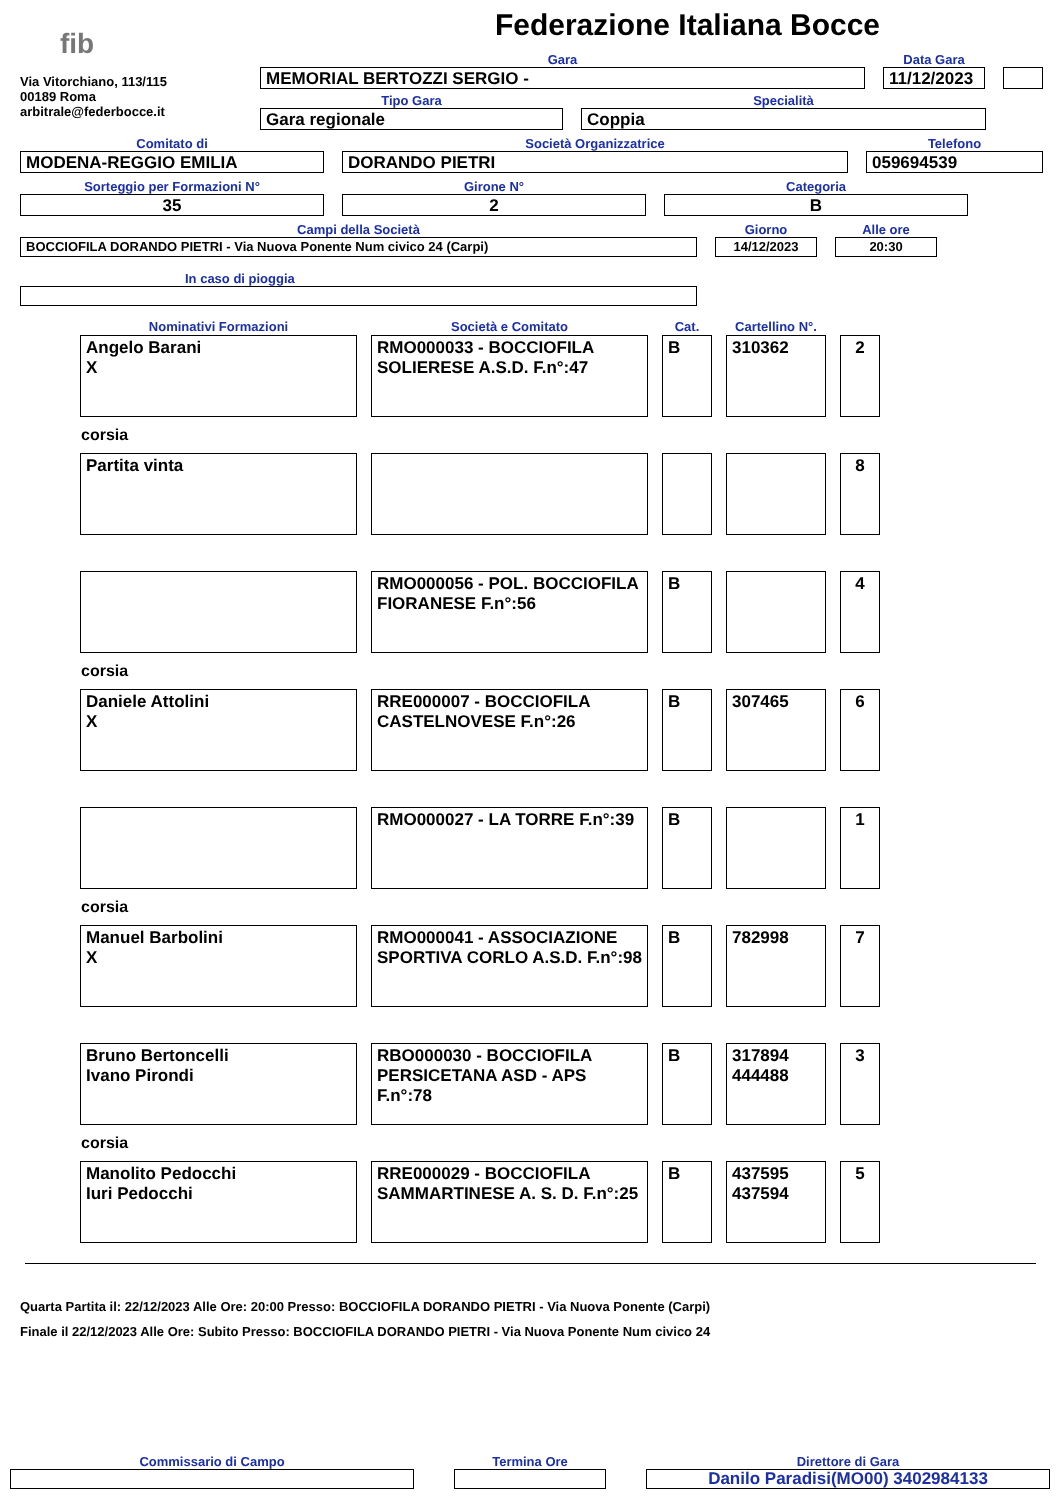fib
Via Vitorchiano, 113/115
00189 Roma
arbitrale@federbocce.it
Federazione Italiana Bocce
Gara
MEMORIAL BERTOZZI SERGIO -
Data Gara
11/12/2023
Tipo Gara
Gara regionale
Specialità
Coppia
Comitato di
MODENA-REGGIO EMILIA
Società Organizzatrice
DORANDO PIETRI
Telefono
059694539
Sorteggio per Formazioni N°
35
Girone N°
2
Categoria
B
Campi della Società
BOCCIOFILA DORANDO PIETRI - Via Nuova Ponente Num civico 24 (Carpi)
Giorno
14/12/2023
Alle ore
20:30
In caso di pioggia
| Nominativi Formazioni | Società e Comitato | Cat. | Cartellino N°. | |
| Angelo Barani X | RMO000033 - BOCCIOFILA SOLIERESE A.S.D. F.n°:47 | B | 310362 | 2 |
| corsia | | | | |
| Partita vinta | | | | 8 |
| | RMO000056 - POL. BOCCIOFILA FIORANESE F.n°:56 | B | | 4 |
| corsia | | | | |
| Daniele Attolini X | RRE000007 - BOCCIOFILA CASTELNOVESE F.n°:26 | B | 307465 | 6 |
| | RMO000027 - LA TORRE F.n°:39 | B | | 1 |
| corsia | | | | |
| Manuel Barbolini X | RMO000041 - ASSOCIAZIONE SPORTIVA CORLO A.S.D. F.n°:98 | B | 782998 | 7 |
| Bruno Bertoncelli Ivano Pirondi | RBO000030 - BOCCIOFILA PERSICETANA ASD - APS F.n°:78 | B | 317894 444488 | 3 |
| corsia | | | | |
| Manolito Pedocchi Iuri Pedocchi | RRE000029 - BOCCIOFILA SAMMARTINESE A. S. D. F.n°:25 | B | 437595 437594 | 5 |
Quarta Partita il: 22/12/2023 Alle Ore: 20:00 Presso: BOCCIOFILA DORANDO PIETRI - Via Nuova Ponente (Carpi)
Finale il 22/12/2023 Alle Ore: Subito Presso: BOCCIOFILA DORANDO PIETRI - Via Nuova Ponente Num civico 24
Commissario di Campo Termina Ore Direttore di Gara
Danilo Paradisi(MO00) 3402984133